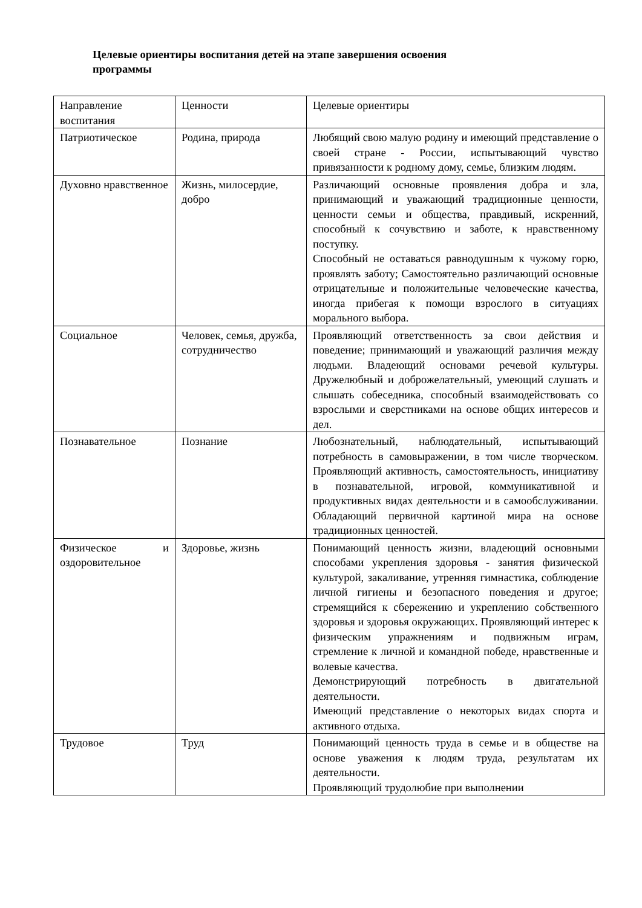Целевые ориентиры воспитания детей на этапе завершения освоения
программы
| Направление воспитания | Ценности | Целевые ориентиры |
| Патриотическое | Родина, природа | Любящий свою малую родину и имеющий представление о своей стране - России, испытывающий чувство привязанности к родному дому, семье, близким людям. |
| Духовно нравственное | Жизнь, милосердие, добро | Различающий основные проявления добра и зла, принимающий и уважающий традиционные ценности, ценности семьи и общества, правдивый, искренний, способный к сочувствию и заботе, к нравственному поступку. Способный не оставаться равнодушным к чужому горю, проявлять заботу; Самостоятельно различающий основные отрицательные и положительные человеческие качества, иногда прибегая к помощи взрослого в ситуациях морального выбора. |
| Социальное | Человек, семья, дружба, сотрудничество | Проявляющий ответственность за свои действия и поведение; принимающий и уважающий различия между людьми. Владеющий основами речевой культуры. Дружелюбный и доброжелательный, умеющий слушать и слышать собеседника, способный взаимодействовать со взрослыми и сверстниками на основе общих интересов и дел. |
| Познавательное | Познание | Любознательный, наблюдательный, испытывающий потребность в самовыражении, в том числе творческом. Проявляющий активность, самостоятельность, инициативу в познавательной, игровой, коммуникативной и продуктивных видах деятельности и в самообслуживании. Обладающий первичной картиной мира на основе традиционных ценностей. |
| Физическое и оздоровительное | Здоровье, жизнь | Понимающий ценность жизни, владеющий основными способами укрепления здоровья - занятия физической культурой, закаливание, утренняя гимнастика, соблюдение личной гигиены и безопасного поведения и другое; стремящийся к сбережению и укреплению собственного здоровья и здоровья окружающих. Проявляющий интерес к физическим упражнениям и подвижным играм, стремление к личной и командной победе, нравственные и волевые качества. Демонстрирующий потребность в двигательной деятельности. Имеющий представление о некоторых видах спорта и активного отдыха. |
| Трудовое | Труд | Понимающий ценность труда в семье и в обществе на основе уважения к людям труда, результатам их деятельности. Проявляющий трудолюбие при выполнении |